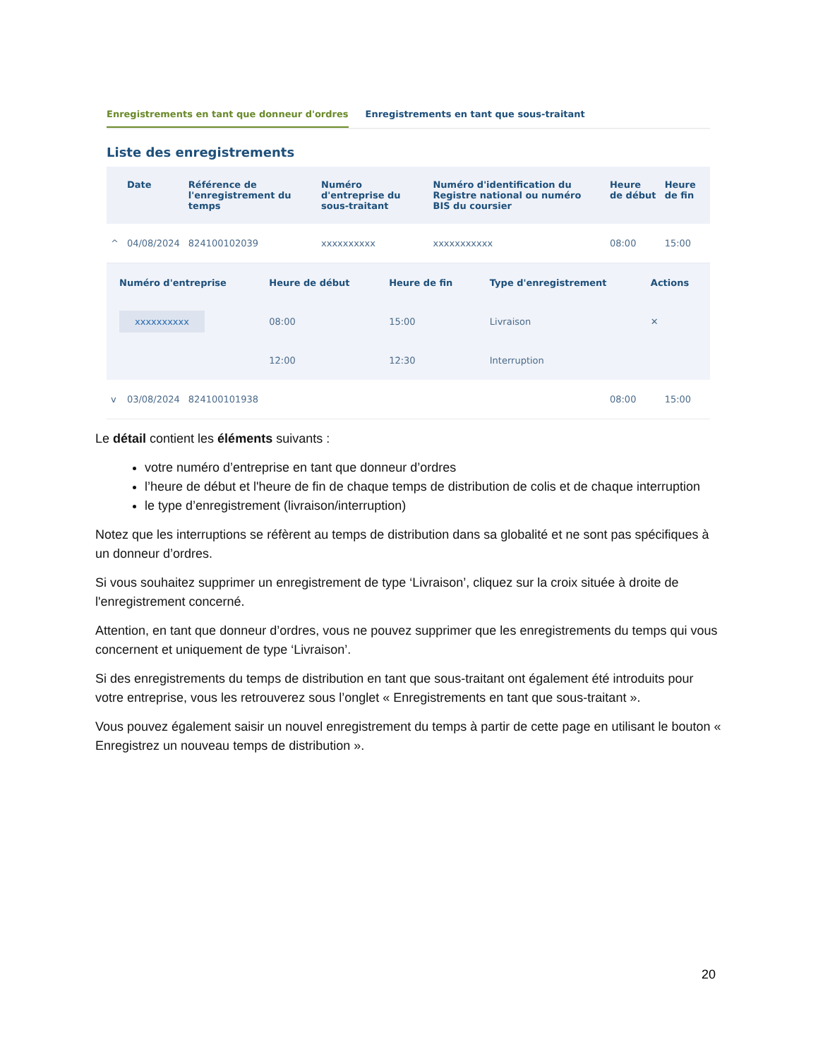Enregistrements en tant que donneur d'ordres
Enregistrements en tant que sous-traitant
Liste des enregistrements
| | Date | Référence de l'enregistrement du temps | Numéro d'entreprise du sous-traitant | Numéro d'identification du Registre national ou numéro BIS du coursier | Heure de début | Heure de fin |
| --- | --- | --- | --- | --- | --- | --- |
| ^ | 04/08/2024 | 824100102039 | xxxxxxxxxx | xxxxxxxxxxx | 08:00 | 15:00 |
| / Numéro d'entreprise / Heure de début / Heure de fin / Type d'enregistrement / Actions / / --- / --- / --- / --- / --- / / xxxxxxxxxx / 08:00 / 15:00 / Livraison / ✕ / / / 12:00 / 12:30 / Interruption / / | | | | | | |
| v | 03/08/2024 | 824100101938 | | | 08:00 | 15:00 |
Le détail contient les éléments suivants :
votre numéro d’entreprise en tant que donneur d’ordres
l’heure de début et l'heure de fin de chaque temps de distribution de colis et de chaque interruption
le type d’enregistrement (livraison/interruption)
Notez que les interruptions se réfèrent au temps de distribution dans sa globalité et ne sont pas spécifiques à un donneur d’ordres.
Si vous souhaitez supprimer un enregistrement de type ‘Livraison’, cliquez sur la croix située à droite de l'enregistrement concerné.
Attention, en tant que donneur d’ordres, vous ne pouvez supprimer que les enregistrements du temps qui vous concernent et uniquement de type ‘Livraison’.
Si des enregistrements du temps de distribution en tant que sous-traitant ont également été introduits pour votre entreprise, vous les retrouverez sous l’onglet « Enregistrements en tant que sous-traitant ».
Vous pouvez également saisir un nouvel enregistrement du temps à partir de cette page en utilisant le bouton « Enregistrez un nouveau temps de distribution ».
20